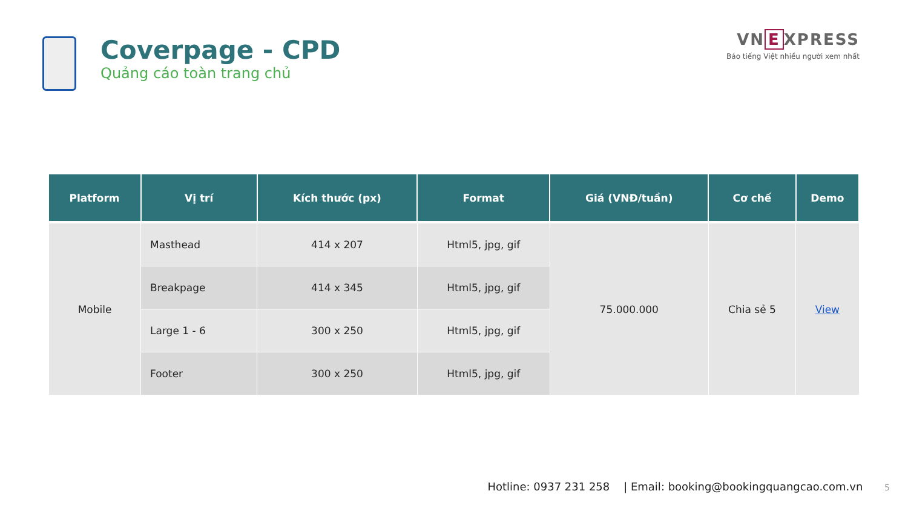Coverpage - CPD
Quảng cáo toàn trang chủ
VN E XPRESS
Báo tiếng Việt nhiều người xem nhất
| Platform | Vị trí | Kích thước (px) | Format | Giá (VNĐ/tuần) | Cơ chế | Demo |
| --- | --- | --- | --- | --- | --- | --- |
| Mobile | Masthead | 414 x 207 | Html5, jpg, gif | 75.000.000 | Chia sẻ 5 | View |
| | Breakpage | 414 x 345 | Html5, jpg, gif | | | |
| | Large 1 - 6 | 300 x 250 | Html5, jpg, gif | | | |
| | Footer | 300 x 250 | Html5, jpg, gif | | | |
Hotline: 0937 231 258 | Email: booking@bookingquangcao.com.vn 5